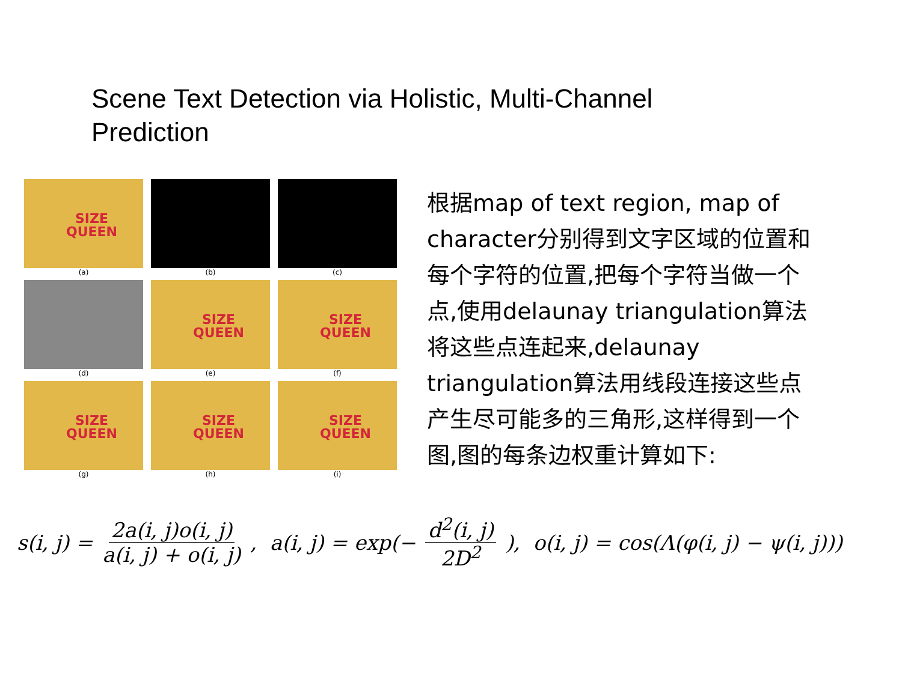Scene Text Detection via Holistic, Multi-Channel Prediction
SIZE
QUEEN
(a)
(b)
(c)
(d)
SIZE
QUEEN
(e)
SIZE
QUEEN
(f)
SIZE
QUEEN
(g)
SIZE
QUEEN
(h)
SIZE
QUEEN
(i)
根据map of text region, map of character分别得到文字区域的位置和每个字符的位置,把每个字符当做一个点,使用delaunay triangulation算法将这些点连起来,delaunay triangulation算法用线段连接这些点产生尽可能多的三角形,这样得到一个图,图的每条边权重计算如下:
s(i, j) = 2a(i, j)o(i, j) a(i, j) + o(i, j), a(i, j) = exp(− d<sup>2</sup>(i, j) 2D<sup>2</sup>), o(i, j) = cos(Λ(φ(i, j) − ψ(i, j)))